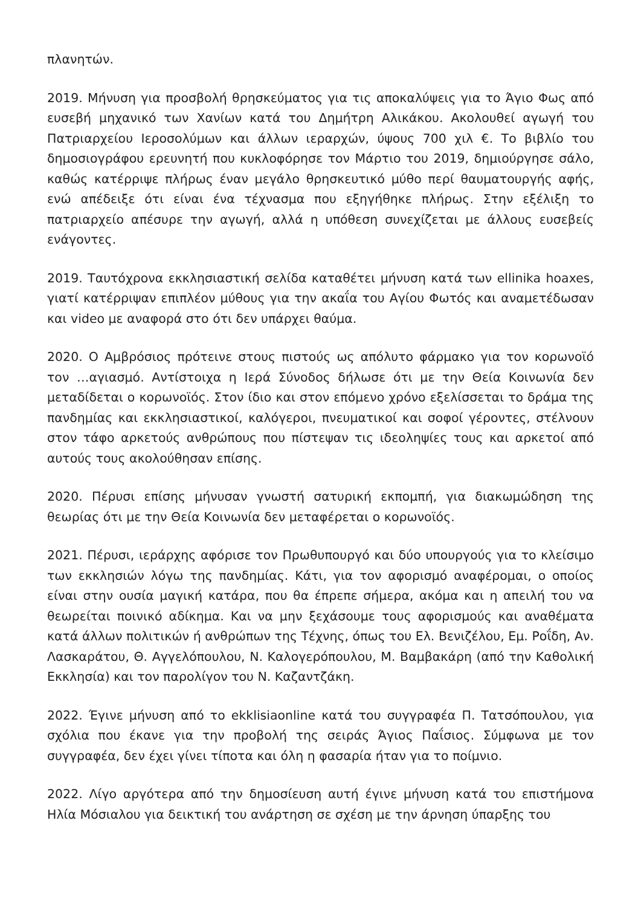πλανητών.
2019. Μήνυση για προσβολή θρησκεύματος για τις αποκαλύψεις για το Άγιο Φως από ευσεβή μηχανικό των Χανίων κατά του Δημήτρη Αλικάκου. Ακολουθεί αγωγή του Πατριαρχείου Ιεροσολύμων και άλλων ιεραρχών, ύψους 700 χιλ €. Το βιβλίο του δημοσιογράφου ερευνητή που κυκλοφόρησε τον Μάρτιο του 2019, δημιούργησε σάλο, καθώς κατέρριψε πλήρως έναν μεγάλο θρησκευτικό μύθο περί θαυματουργής αφής, ενώ απέδειξε ότι είναι ένα τέχνασμα που εξηγήθηκε πλήρως. Στην εξέλιξη το πατριαρχείο απέσυρε την αγωγή, αλλά η υπόθεση συνεχίζεται με άλλους ευσεβείς ενάγοντες.
2019. Ταυτόχρονα εκκλησιαστική σελίδα καταθέτει μήνυση κατά των ellinika hoaxes, γιατί κατέρριψαν επιπλέον μύθους για την ακαΐα του Αγίου Φωτός και αναμετέδωσαν και video με αναφορά στο ότι δεν υπάρχει θαύμα.
2020. Ο Αμβρόσιος πρότεινε στους πιστούς ως απόλυτο φάρμακο για τον κορωνοϊό τον …αγιασμό. Αντίστοιχα η Ιερά Σύνοδος δήλωσε ότι με την Θεία Κοινωνία δεν μεταδίδεται ο κορωνοϊός. Στον ίδιο και στον επόμενο χρόνο εξελίσσεται το δράμα της πανδημίας και εκκλησιαστικοί, καλόγεροι, πνευματικοί και σοφοί γέροντες, στέλνουν στον τάφο αρκετούς ανθρώπους που πίστεψαν τις ιδεοληψίες τους και αρκετοί από αυτούς τους ακολούθησαν επίσης.
2020. Πέρυσι επίσης μήνυσαν γνωστή σατυρική εκπομπή, για διακωμώδηση της θεωρίας ότι με την Θεία Κοινωνία δεν μεταφέρεται ο κορωνοϊός.
2021. Πέρυσι, ιεράρχης αφόρισε τον Πρωθυπουργό και δύο υπουργούς για το κλείσιμο των εκκλησιών λόγω της πανδημίας. Κάτι, για τον αφορισμό αναφέρομαι, ο οποίος είναι στην ουσία μαγική κατάρα, που θα έπρεπε σήμερα, ακόμα και η απειλή του να θεωρείται ποινικό αδίκημα. Και να μην ξεχάσουμε τους αφορισμούς και αναθέματα κατά άλλων πολιτικών ή ανθρώπων της Τέχνης, όπως του Ελ. Βενιζέλου, Εμ. Ροΐδη, Αν. Λασκαράτου, Θ. Αγγελόπουλου, Ν. Καλογερόπουλου, Μ. Βαμβακάρη (από την Καθολική Εκκλησία) και τον παρολίγον του Ν. Καζαντζάκη.
2022. Έγινε μήνυση από το ekklisiaonline κατά του συγγραφέα Π. Τατσόπουλου, για σχόλια που έκανε για την προβολή της σειράς Άγιος Παΐσιος. Σύμφωνα με τον συγγραφέα, δεν έχει γίνει τίποτα και όλη η φασαρία ήταν για το ποίμνιο.
2022. Λίγο αργότερα από την δημοσίευση αυτή έγινε μήνυση κατά του επιστήμονα Ηλία Μόσιαλου για δεικτική του ανάρτηση σε σχέση με την άρνηση ύπαρξης του